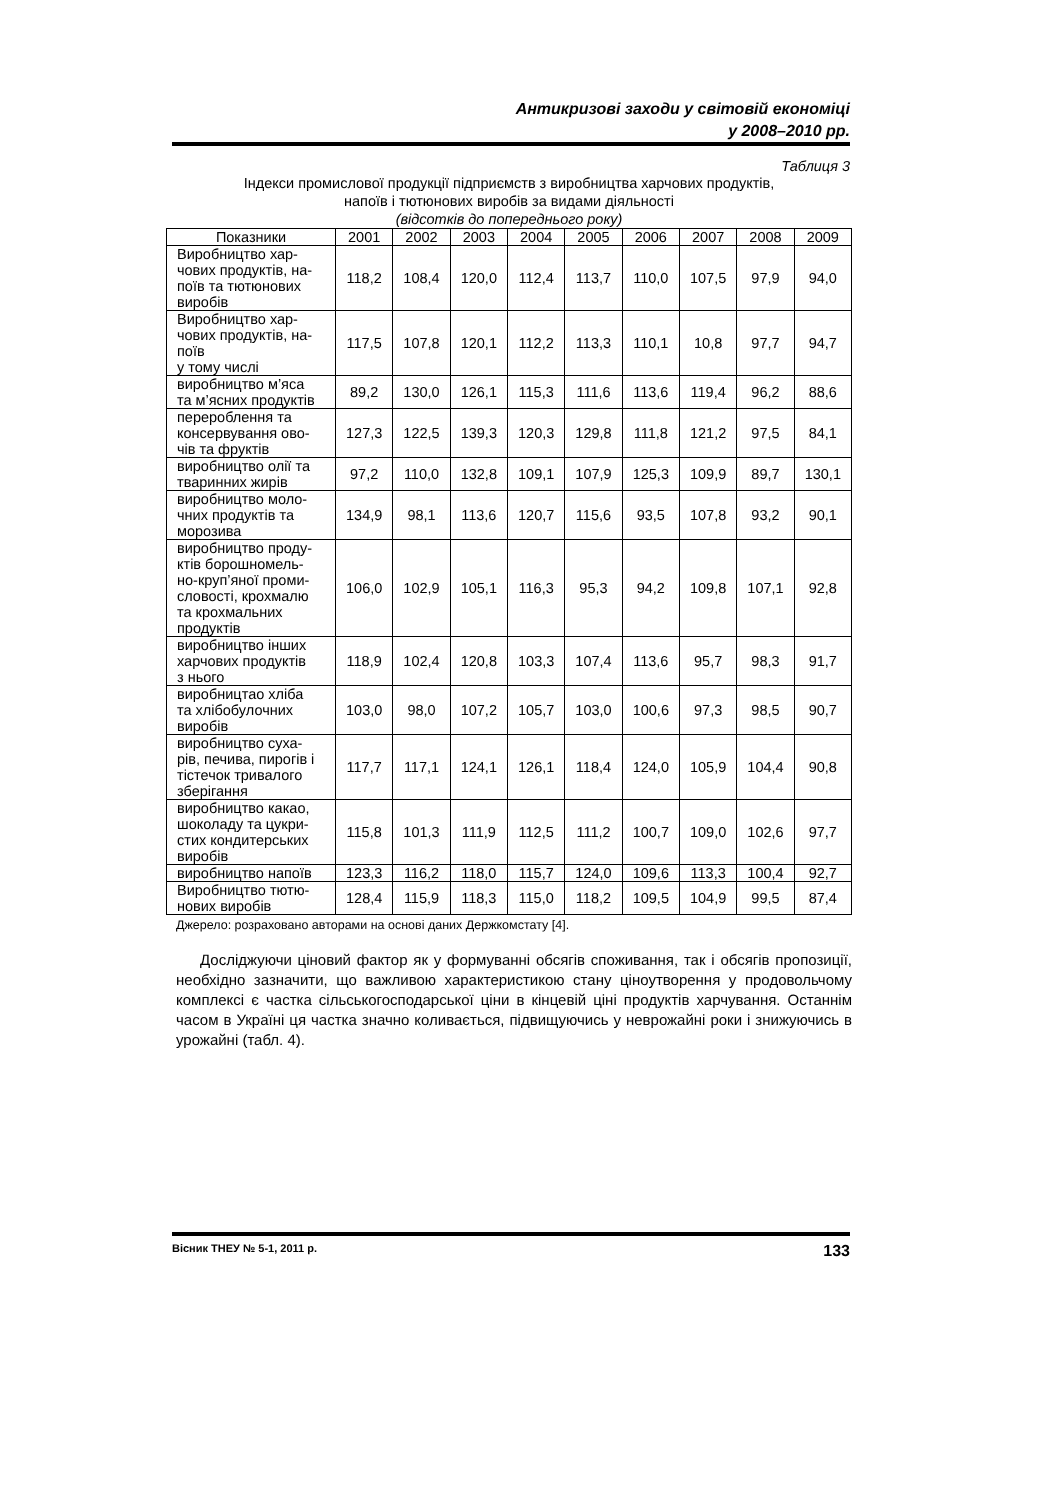Антикризові заходи у світовій економіці
у 2008–2010 рр.
Таблиця 3
Індекси промислової продукції підприємств з виробництва харчових продуктів,
напоїв і тютюнових виробів за видами діяльності
(відсотків до попереднього року)
| Показники | 2001 | 2002 | 2003 | 2004 | 2005 | 2006 | 2007 | 2008 | 2009 |
| --- | --- | --- | --- | --- | --- | --- | --- | --- | --- |
| Виробництво хар- чових продуктів, на- поїв та тютюнових виробів | 118,2 | 108,4 | 120,0 | 112,4 | 113,7 | 110,0 | 107,5 | 97,9 | 94,0 |
| Виробництво хар- чових продуктів, на- поїв у тому числі | 117,5 | 107,8 | 120,1 | 112,2 | 113,3 | 110,1 | 10,8 | 97,7 | 94,7 |
| виробництво м’яса та м’ясних продуктів | 89,2 | 130,0 | 126,1 | 115,3 | 111,6 | 113,6 | 119,4 | 96,2 | 88,6 |
| перероблення та консервування ово- чів та фруктів | 127,3 | 122,5 | 139,3 | 120,3 | 129,8 | 111,8 | 121,2 | 97,5 | 84,1 |
| виробництво олії та тваринних жирів | 97,2 | 110,0 | 132,8 | 109,1 | 107,9 | 125,3 | 109,9 | 89,7 | 130,1 |
| виробництво моло- чних продуктів та морозива | 134,9 | 98,1 | 113,6 | 120,7 | 115,6 | 93,5 | 107,8 | 93,2 | 90,1 |
| виробництво проду- ктів борошномель- но-круп’яної проми- словості, крохмалю та крохмальних продуктів | 106,0 | 102,9 | 105,1 | 116,3 | 95,3 | 94,2 | 109,8 | 107,1 | 92,8 |
| виробництво інших харчових продуктів з нього | 118,9 | 102,4 | 120,8 | 103,3 | 107,4 | 113,6 | 95,7 | 98,3 | 91,7 |
| виробництао хліба та хлібобулочних виробів | 103,0 | 98,0 | 107,2 | 105,7 | 103,0 | 100,6 | 97,3 | 98,5 | 90,7 |
| виробництво суха- рів, печива, пирогів і тістечок тривалого зберігання | 117,7 | 117,1 | 124,1 | 126,1 | 118,4 | 124,0 | 105,9 | 104,4 | 90,8 |
| виробництво какао, шоколаду та цукри- стих кондитерських виробів | 115,8 | 101,3 | 111,9 | 112,5 | 111,2 | 100,7 | 109,0 | 102,6 | 97,7 |
| виробництво напоїв | 123,3 | 116,2 | 118,0 | 115,7 | 124,0 | 109,6 | 113,3 | 100,4 | 92,7 |
| Виробництво тютю- нових виробів | 128,4 | 115,9 | 118,3 | 115,0 | 118,2 | 109,5 | 104,9 | 99,5 | 87,4 |
Джерело: розраховано авторами на основі даних Держкомстату [4].
Досліджуючи ціновий фактор як у формуванні обсягів споживання, так і обсягів пропозиції, необхідно зазначити, що важливою характеристикою стану ціноутворення у продовольчому комплексі є частка сільськогосподарської ціни в кінцевій ціні продуктів харчування. Останнім часом в Україні ця частка значно коливається, підвищуючись у неврожайні роки і знижуючись в урожайні (табл. 4).
Вісник ТНЕУ № 5-1, 2011 р. 133